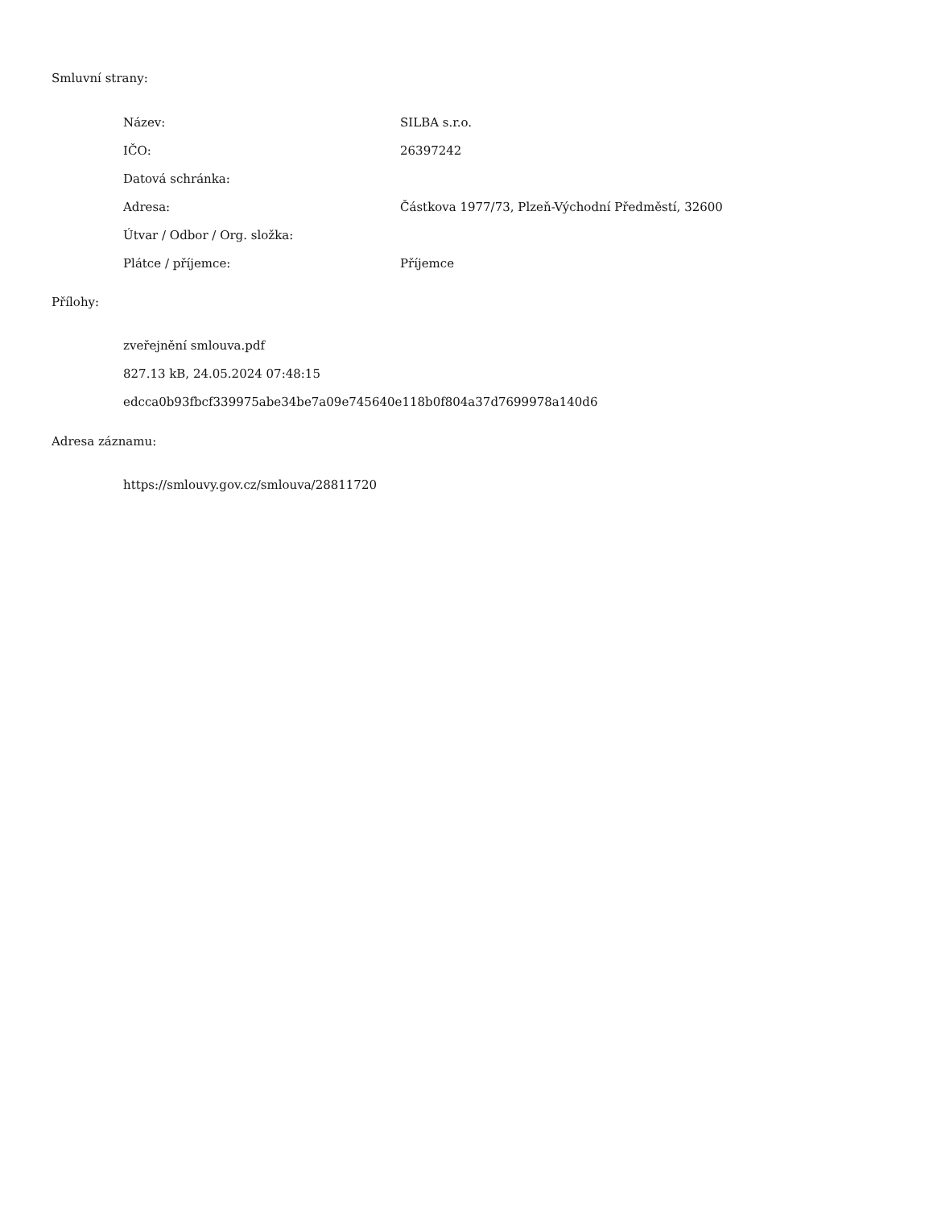Smluvní strany:
| Název: | SILBA s.r.o. |
| IČO: | 26397242 |
| Datová schránka: | |
| Adresa: | Částkova 1977/73, Plzeň-Východní Předměstí, 32600 |
| Útvar / Odbor / Org. složka: | |
| Plátce / příjemce: | Příjemce |
Přílohy:
zveřejnění smlouva.pdf
827.13 kB, 24.05.2024 07:48:15
edcca0b93fbcf339975abe34be7a09e745640e118b0f804a37d7699978a140d6
Adresa záznamu:
https://smlouvy.gov.cz/smlouva/28811720